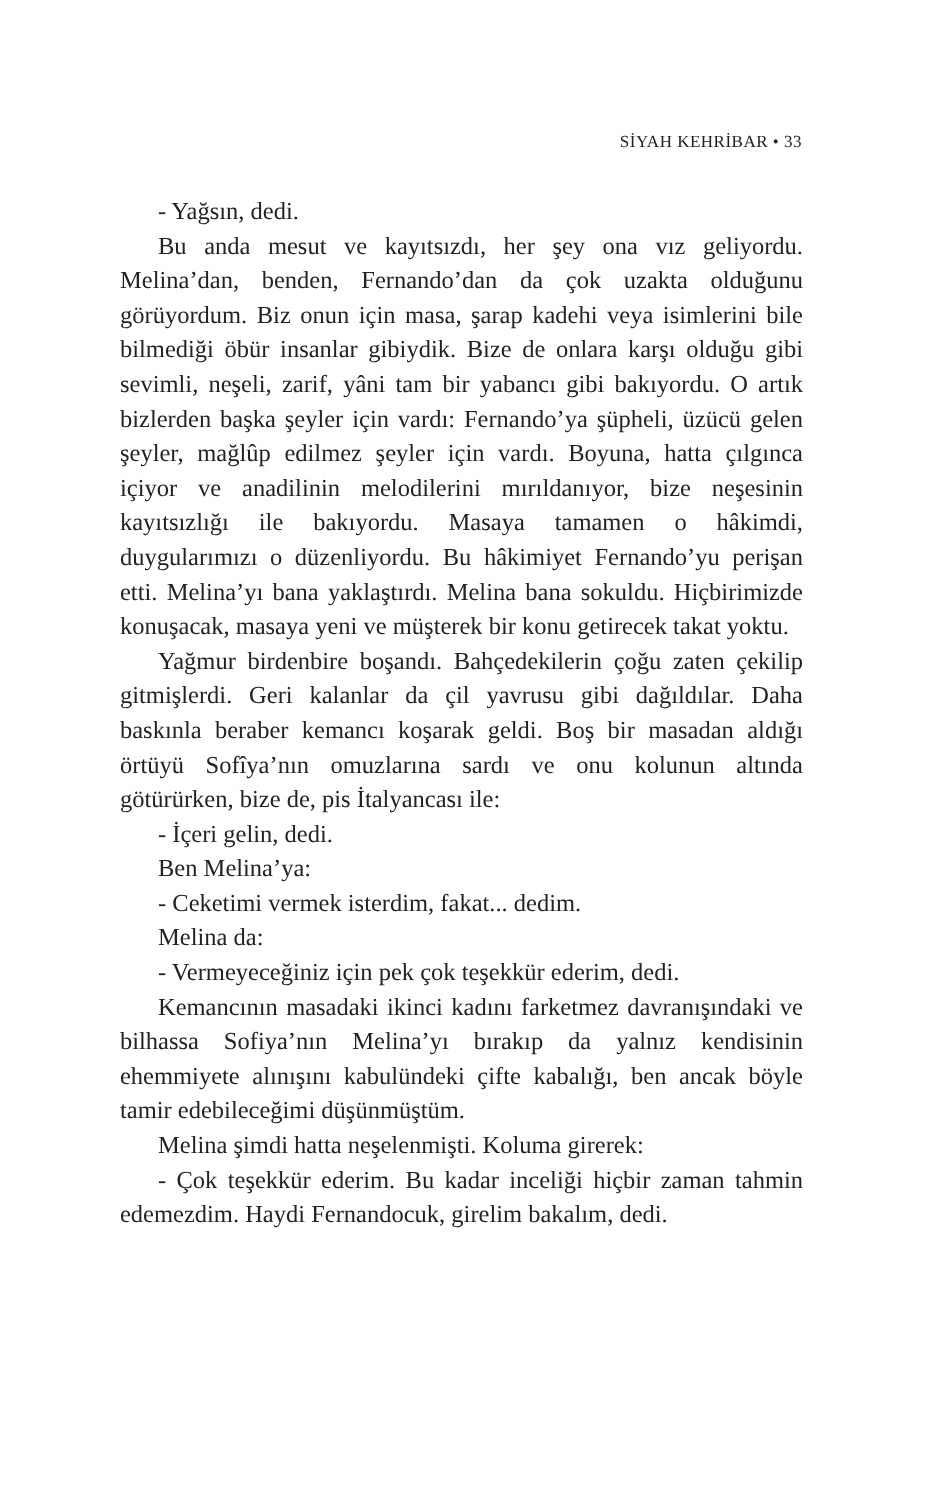SİYAH KEHRİBAR • 33
- Yağsın, dedi.
Bu anda mesut ve kayıtsızdı, her şey ona vız geliyordu. Melina’dan, benden, Fernando’dan da çok uzakta olduğunu görüyordum. Biz onun için masa, şarap kadehi veya isimlerini bile bilmediği öbür insanlar gibiydik. Bize de onlara karşı olduğu gibi sevimli, neşeli, zarif, yâni tam bir yabancı gibi bakıyordu. O artık bizlerden başka şeyler için vardı: Fernando’ya şüpheli, üzücü gelen şeyler, mağlûp edilmez şeyler için vardı. Boyuna, hatta çılgınca içiyor ve anadilinin melodilerini mırıldanıyor, bize neşesinin kayıtsızlığı ile bakıyordu. Masaya tamamen o hâkimdi, duygularımızı o düzenliyordu. Bu hâkimiyet Fernando’yu perişan etti. Melina’yı bana yaklaştırdı. Melina bana sokuldu. Hiçbirimizde konuşacak, masaya yeni ve müşterek bir konu getirecek takat yoktu.
Yağmur birdenbire boşandı. Bahçedekilerin çoğu zaten çekilip gitmişlerdi. Geri kalanlar da çil yavrusu gibi dağıldılar. Daha baskınla beraber kemancı koşarak geldi. Boş bir masadan aldığı örtüyü Sofîya’nın omuzlarına sardı ve onu kolunun altında götürürken, bize de, pis İtalyancası ile:
- İçeri gelin, dedi.
Ben Melina’ya:
- Ceketimi vermek isterdim, fakat... dedim.
Melina da:
- Vermeyeceğiniz için pek çok teşekkür ederim, dedi.
Kemancının masadaki ikinci kadını farketmez davranışındaki ve bilhassa Sofiya’nın Melina’yı bırakıp da yalnız kendisinin ehemmiyete alınışını kabulündeki çifte kabalığı, ben ancak böyle tamir edebileceğimi düşünmüştüm.
Melina şimdi hatta neşelenmişti. Koluma girerek:
- Çok teşekkür ederim. Bu kadar inceliği hiçbir zaman tahmin edemezdim. Haydi Fernandocuk, girelim bakalım, dedi.